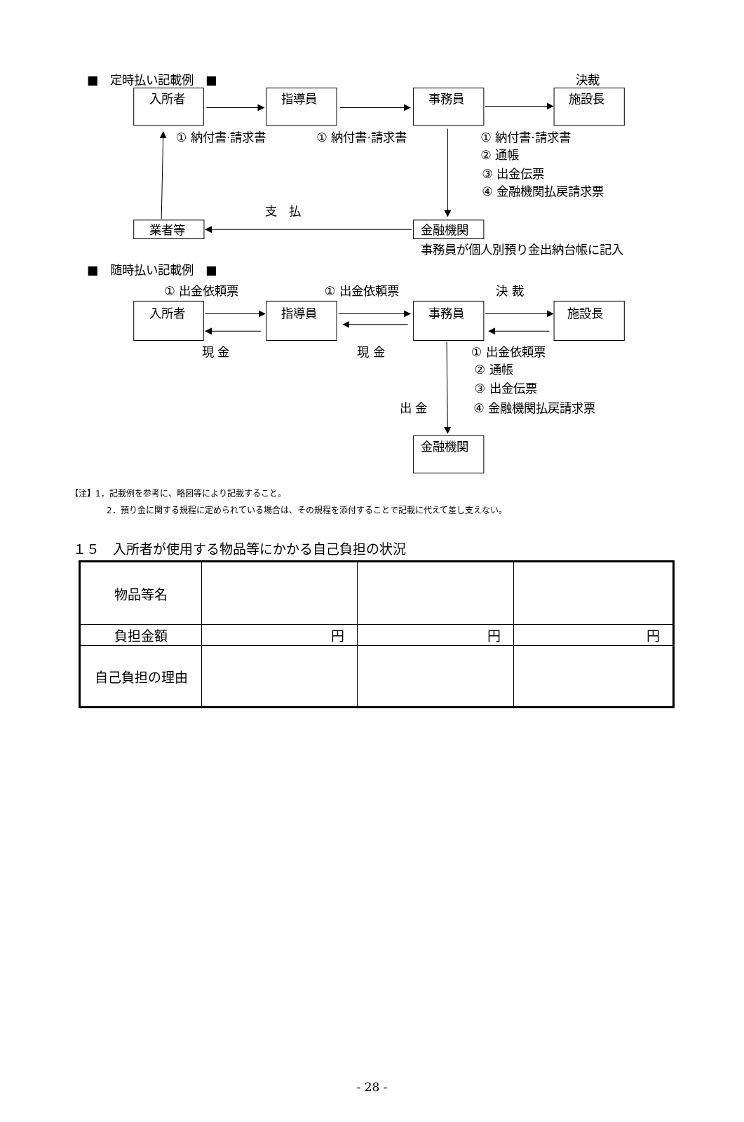■　定時払い記載例　■
決裁
入所者
指導員
事務員
施設長
① 納付書·請求書
① 納付書·請求書
① 納付書·請求書
② 通帳
③ 出金伝票
④ 金融機関払戻請求票
支　払
業者等
金融機関
事務員が個人別預り金出納台帳に記入
■　随時払い記載例　■
① 出金依頼票
① 出金依頼票
決 裁
入所者
指導員
事務員
施設長
現 金
現 金
① 出金依頼票
② 通帳
③ 出金伝票
出 金
④ 金融機関払戻請求票
金融機関
【注】1．記載例を参考に、略図等により記載すること。
2．預り金に関する規程に定められている場合は、その規程を添付することで記載に代えて差し支えない。
１５　入所者が使用する物品等にかかる自己負担の状況
| 物品等名 | | | |
| 負担金額 | 円 | 円 | 円 |
| 自己負担の理由 | | | |
- 28 -